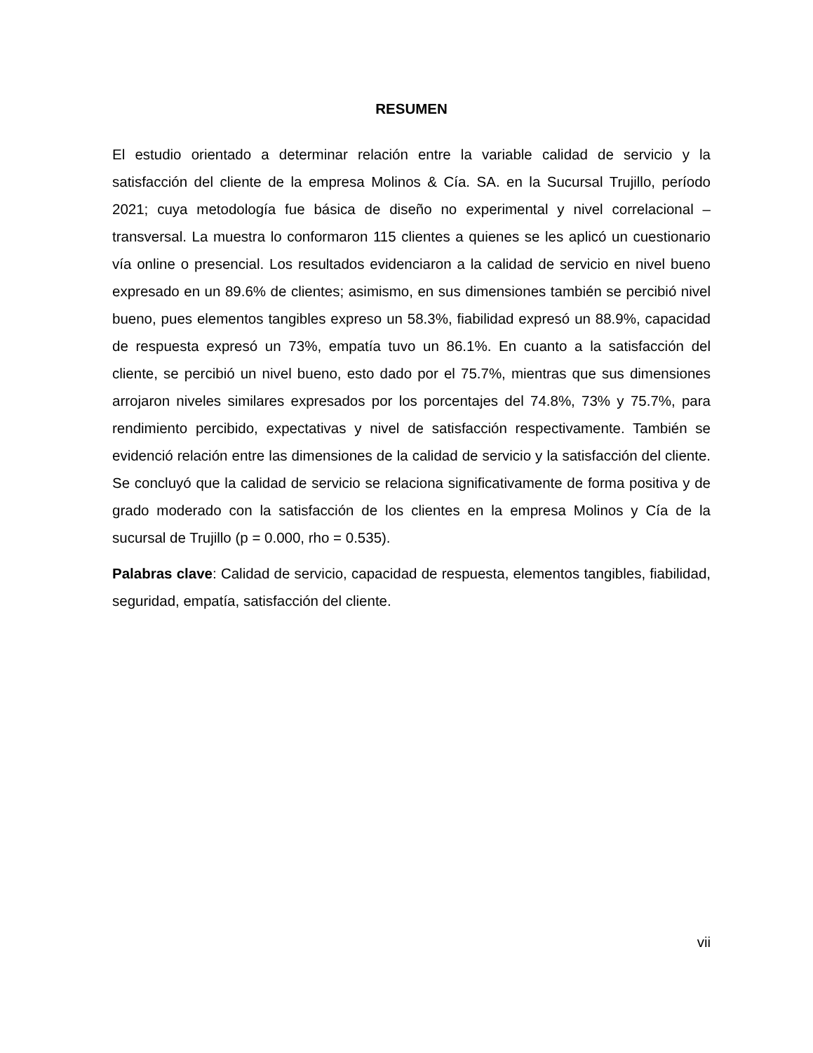RESUMEN
El estudio orientado a determinar relación entre la variable calidad de servicio y la satisfacción del cliente de la empresa Molinos & Cía. SA. en la Sucursal Trujillo, período 2021; cuya metodología fue básica de diseño no experimental y nivel correlacional – transversal. La muestra lo conformaron 115 clientes a quienes se les aplicó un cuestionario vía online o presencial. Los resultados evidenciaron a la calidad de servicio en nivel bueno expresado en un 89.6% de clientes; asimismo, en sus dimensiones también se percibió nivel bueno, pues elementos tangibles expreso un 58.3%, fiabilidad expresó un 88.9%, capacidad de respuesta expresó un 73%, empatía tuvo un 86.1%. En cuanto a la satisfacción del cliente, se percibió un nivel bueno, esto dado por el 75.7%, mientras que sus dimensiones arrojaron niveles similares expresados por los porcentajes del 74.8%, 73% y 75.7%, para rendimiento percibido, expectativas y nivel de satisfacción respectivamente. También se evidenció relación entre las dimensiones de la calidad de servicio y la satisfacción del cliente. Se concluyó que la calidad de servicio se relaciona significativamente de forma positiva y de grado moderado con la satisfacción de los clientes en la empresa Molinos y Cía de la sucursal de Trujillo (p = 0.000, rho = 0.535).
Palabras clave: Calidad de servicio, capacidad de respuesta, elementos tangibles, fiabilidad, seguridad, empatía, satisfacción del cliente.
vii